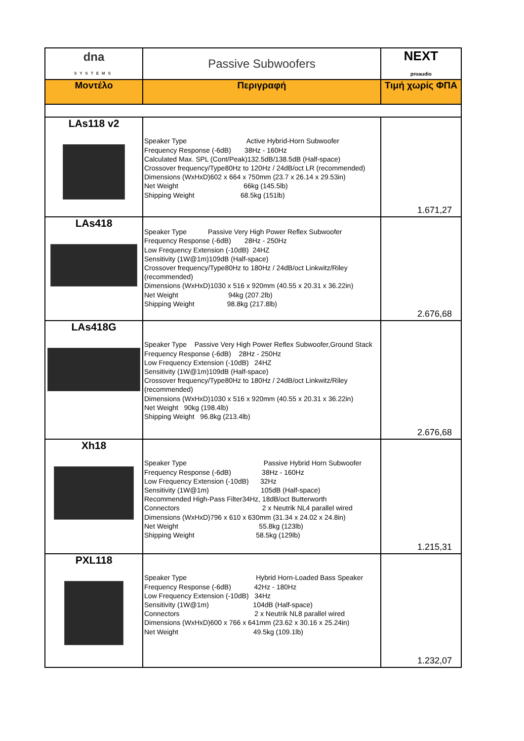| dna SYSTEMS | Passive Subwoofers | NEXT proaudio |
| Μοντέλο | Περιγραφή | Τιμή χωρίς ΦΠΑ |
| LAs118 v2 | Speaker Type Active Hybrid-Horn Subwoofer Frequency Response (-6dB) 38Hz - 160Hz Calculated Max. SPL (Cont/Peak)132.5dB/138.5dB (Half-space) Crossover frequency/Type80Hz to 120Hz / 24dB/oct LR (recommended) Dimensions (WxHxD)602 x 664 x 750mm (23.7 x 26.14 x 29.53in) Net Weight 66kg (145.5lb) Shipping Weight 68.5kg (151lb) | 1.671,27 |
| LAs418 | Speaker Type Passive Very High Power Reflex Subwoofer Frequency Response (-6dB) 28Hz - 250Hz Low Frequency Extension (-10dB) 24HZ Sensitivity (1W@1m)109dB (Half-space) Crossover frequency/Type80Hz to 180Hz / 24dB/oct Linkwitz/Riley (recommended) Dimensions (WxHxD)1030 x 516 x 920mm (40.55 x 20.31 x 36.22in) Net Weight 94kg (207.2lb) Shipping Weight 98.8kg (217.8lb) | 2.676,68 |
| LAs418G | Speaker Type Passive Very High Power Reflex Subwoofer,Ground Stack Frequency Response (-6dB) 28Hz - 250Hz Low Frequency Extension (-10dB) 24HZ Sensitivity (1W@1m)109dB (Half-space) Crossover frequency/Type80Hz to 180Hz / 24dB/oct Linkwitz/Riley (recommended) Dimensions (WxHxD)1030 x 516 x 920mm (40.55 x 20.31 x 36.22in) Net Weight 90kg (198.4lb) Shipping Weight 96.8kg (213.4lb) | 2.676,68 |
| Xh18 | Speaker Type Passive Hybrid Horn Subwoofer Frequency Response (-6dB) 38Hz - 160Hz Low Frequency Extension (-10dB) 32Hz Sensitivity (1W@1m) 105dB (Half-space) Recommended High-Pass Filter34Hz, 18dB/oct Butterworth Connectors 2 x Neutrik NL4 parallel wired Dimensions (WxHxD)796 x 610 x 630mm (31.34 x 24.02 x 24.8in) Net Weight 55.8kg (123lb) Shipping Weight 58.5kg (129lb) | 1.215,31 |
| PXL118 | Speaker Type Hybrid Horn-Loaded Bass Speaker Frequency Response (-6dB) 42Hz - 180Hz Low Frequency Extension (-10dB) 34Hz Sensitivity (1W@1m) 104dB (Half-space) Connectors 2 x Neutrik NL8 parallel wired Dimensions (WxHxD)600 x 766 x 641mm (23.62 x 30.16 x 25.24in) Net Weight 49.5kg (109.1lb) | 1.232,07 |